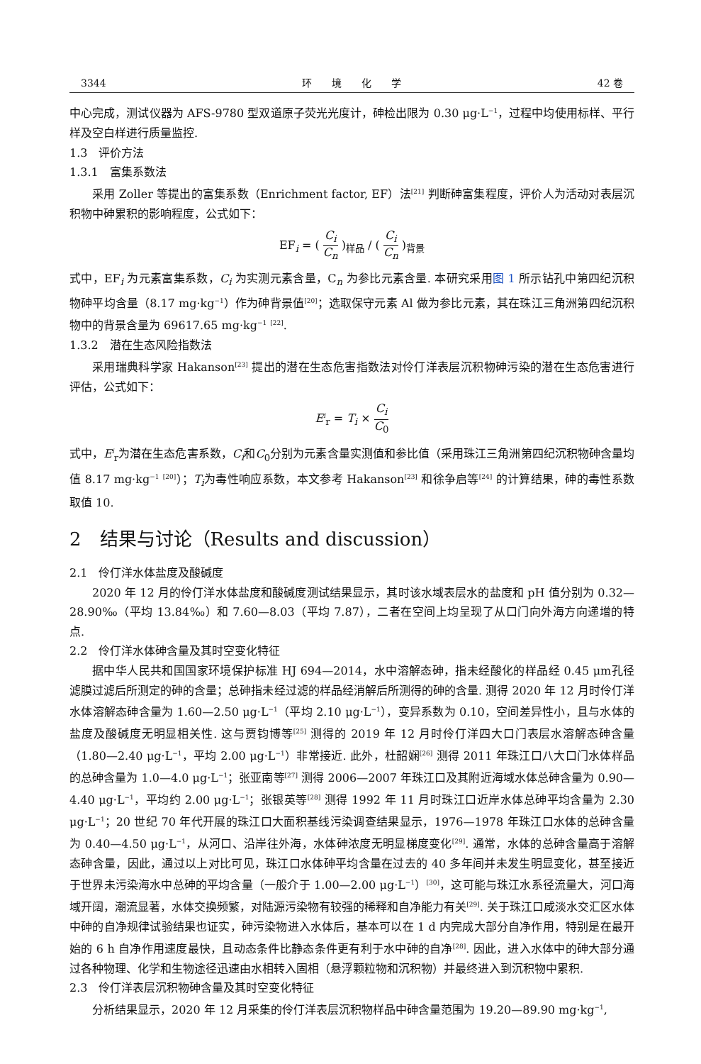3344 环　　境　　化　　学 42 卷
中心完成，测试仪器为 AFS-9780 型双道原子荧光光度计，砷检出限为 0.30 μg·L<sup>−1</sup>，过程中均使用标样、平行样及空白样进行质量监控.
1.3　评价方法
1.3.1　富集系数法
采用 Zoller 等提出的富集系数（Enrichment factor, EF）法<sup>[21]</sup> 判断砷富集程度，评价人为活动对表层沉积物中砷累积的影响程度，公式如下：
EF<sub>i</sub> = ( C<sub>i</sub> C<sub>n</sub> )<sub>样品</sub> / ( C<sub>i</sub> C<sub>n</sub> )<sub>背景</sub>
式中，EF<sub>i</sub> 为元素富集系数，C<sub>i</sub> 为实测元素含量，C<sub>n</sub> 为参比元素含量. 本研究采用图 1 所示钻孔中第四纪沉积物砷平均含量（8.17 mg·kg<sup>−1</sup>）作为砷背景值<sup>[20]</sup>；选取保守元素 Al 做为参比元素，其在珠江三角洲第四纪沉积物中的背景含量为 69617.65 mg·kg<sup>−1</sup> <sup>[22]</sup>.
1.3.2　潜在生态风险指数法
采用瑞典科学家 Hakanson<sup>[23]</sup> 提出的潜在生态危害指数法对伶仃洋表层沉积物砷污染的潜在生态危害进行评估，公式如下：
E<sup>i</sup><sub>r</sub> = T<sub>i</sub> × C<sub>i</sub> C<sub>0</sub>
式中，E<sup>i</sup><sub>r</sub>为潜在生态危害系数，C<sub>i</sub>和C<sub>0</sub>分别为元素含量实测值和参比值（采用珠江三角洲第四纪沉积物砷含量均值 8.17 mg·kg<sup>−1</sup> <sup>[20]</sup>）；T<sub>i</sub>为毒性响应系数，本文参考 Hakanson<sup>[23]</sup> 和徐争启等<sup>[24]</sup> 的计算结果，砷的毒性系数取值 10.
2　结果与讨论（Results and discussion）
2.1　伶仃洋水体盐度及酸碱度
2020 年 12 月的伶仃洋水体盐度和酸碱度测试结果显示，其时该水域表层水的盐度和 pH 值分别为 0.32—28.90‰（平均 13.84‰）和 7.60—8.03（平均 7.87），二者在空间上均呈现了从口门向外海方向递增的特点.
2.2　伶仃洋水体砷含量及其时空变化特征
据中华人民共和国国家环境保护标准 HJ 694—2014，水中溶解态砷，指未经酸化的样品经 0.45 μm孔径滤膜过滤后所测定的砷的含量；总砷指未经过滤的样品经消解后所测得的砷的含量. 测得 2020 年 12 月时伶仃洋水体溶解态砷含量为 1.60—2.50 μg·L<sup>−1</sup>（平均 2.10 μg·L<sup>−1</sup>），变异系数为 0.10，空间差异性小，且与水体的盐度及酸碱度无明显相关性. 这与贾钧博等<sup>[25]</sup> 测得的 2019 年 12 月时伶仃洋四大口门表层水溶解态砷含量（1.80—2.40 μg·L<sup>−1</sup>，平均 2.00 μg·L<sup>−1</sup>）非常接近. 此外，杜韶娴<sup>[26]</sup> 测得 2011 年珠江口八大口门水体样品的总砷含量为 1.0—4.0 μg·L<sup>−1</sup>；张亚南等<sup>[27]</sup> 测得 2006—2007 年珠江口及其附近海域水体总砷含量为 0.90—4.40 μg·L<sup>−1</sup>，平均约 2.00 μg·L<sup>−1</sup>；张银英等<sup>[28]</sup> 测得 1992 年 11 月时珠江口近岸水体总砷平均含量为 2.30 μg·L<sup>−1</sup>；20 世纪 70 年代开展的珠江口大面积基线污染调查结果显示，1976—1978 年珠江口水体的总砷含量为 0.40—4.50 μg·L<sup>−1</sup>，从河口、沿岸往外海，水体砷浓度无明显梯度变化<sup>[29]</sup>. 通常，水体的总砷含量高于溶解态砷含量，因此，通过以上对比可见，珠江口水体砷平均含量在过去的 40 多年间并未发生明显变化，甚至接近于世界未污染海水中总砷的平均含量（一般介于 1.00—2.00 μg·L<sup>−1</sup>）<sup>[30]</sup>，这可能与珠江水系径流量大，河口海域开阔，潮流显著，水体交换频繁，对陆源污染物有较强的稀释和自净能力有关<sup>[29]</sup>. 关于珠江口咸淡水交汇区水体中砷的自净规律试验结果也证实，砷污染物进入水体后，基本可以在 1 d 内完成大部分自净作用，特别是在最开始的 6 h 自净作用速度最快，且动态条件比静态条件更有利于水中砷的自净<sup>[28]</sup>. 因此，进入水体中的砷大部分通过各种物理、化学和生物途径迅速由水相转入固相（悬浮颗粒物和沉积物）并最终进入到沉积物中累积.
2.3　伶仃洋表层沉积物砷含量及其时空变化特征
分析结果显示，2020 年 12 月采集的伶仃洋表层沉积物样品中砷含量范围为 19.20—89.90 mg·kg<sup>−1</sup>,